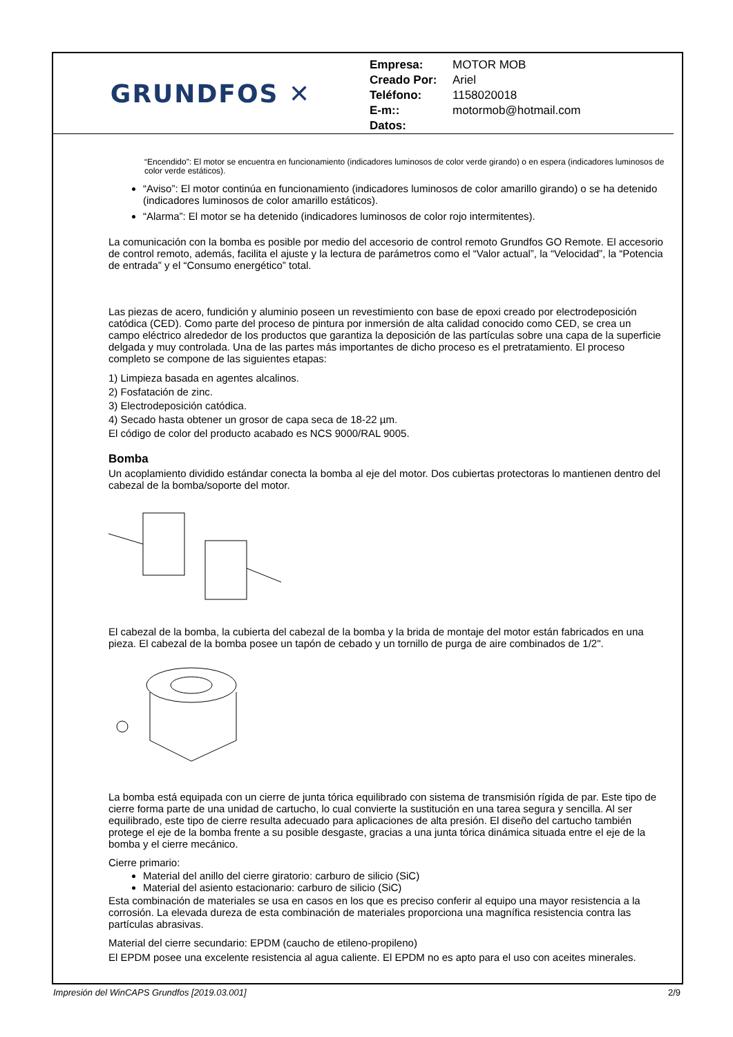GRUNDFOS ✕
Empresa: MOTOR MOB
Creado Por: Ariel
Teléfono: 1158020018
E-m:: motormob@hotmail.com
Datos:
“Encendido”: El motor se encuentra en funcionamiento (indicadores luminosos de color verde girando) o en espera (indicadores luminosos de color verde estáticos).
“Aviso”: El motor continúa en funcionamiento (indicadores luminosos de color amarillo girando) o se ha detenido (indicadores luminosos de color amarillo estáticos).
“Alarma”: El motor se ha detenido (indicadores luminosos de color rojo intermitentes).
La comunicación con la bomba es posible por medio del accesorio de control remoto Grundfos GO Remote. El accesorio de control remoto, además, facilita el ajuste y la lectura de parámetros como el “Valor actual”, la “Velocidad”, la “Potencia de entrada” y el “Consumo energético” total.
Las piezas de acero, fundición y aluminio poseen un revestimiento con base de epoxi creado por electrodeposición catódica (CED). Como parte del proceso de pintura por inmersión de alta calidad conocido como CED, se crea un campo eléctrico alrededor de los productos que garantiza la deposición de las partículas sobre una capa de la superficie delgada y muy controlada. Una de las partes más importantes de dicho proceso es el pretratamiento. El proceso completo se compone de las siguientes etapas:
1) Limpieza basada en agentes alcalinos.
2) Fosfatación de zinc.
3) Electrodeposición catódica.
4) Secado hasta obtener un grosor de capa seca de 18-22 µm.
El código de color del producto acabado es NCS 9000/RAL 9005.
Bomba
Un acoplamiento dividido estándar conecta la bomba al eje del motor. Dos cubiertas protectoras lo mantienen dentro del cabezal de la bomba/soporte del motor.
El cabezal de la bomba, la cubierta del cabezal de la bomba y la brida de montaje del motor están fabricados en una pieza. El cabezal de la bomba posee un tapón de cebado y un tornillo de purga de aire combinados de 1/2".
La bomba está equipada con un cierre de junta tórica equilibrado con sistema de transmisión rígida de par. Este tipo de cierre forma parte de una unidad de cartucho, lo cual convierte la sustitución en una tarea segura y sencilla. Al ser equilibrado, este tipo de cierre resulta adecuado para aplicaciones de alta presión. El diseño del cartucho también protege el eje de la bomba frente a su posible desgaste, gracias a una junta tórica dinámica situada entre el eje de la bomba y el cierre mecánico.
Cierre primario:
Material del anillo del cierre giratorio: carburo de silicio (SiC)
Material del asiento estacionario: carburo de silicio (SiC)
Esta combinación de materiales se usa en casos en los que es preciso conferir al equipo una mayor resistencia a la corrosión. La elevada dureza de esta combinación de materiales proporciona una magnífica resistencia contra las partículas abrasivas.
Material del cierre secundario: EPDM (caucho de etileno-propileno)
El EPDM posee una excelente resistencia al agua caliente. El EPDM no es apto para el uso con aceites minerales.
Impresión del WinCAPS Grundfos [2019.03.001] 2/9